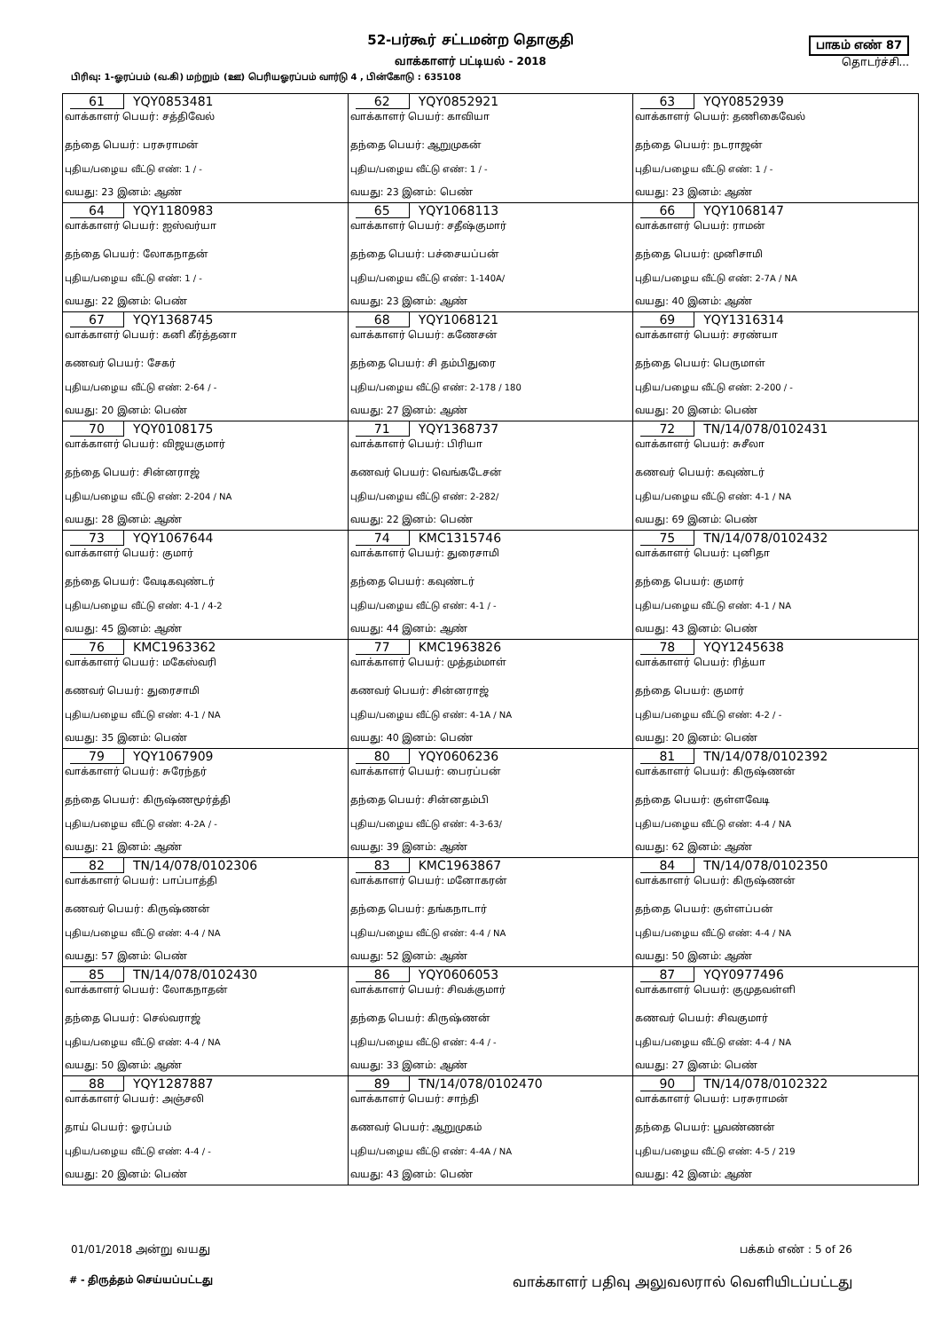52-பர்கூர் சட்டமன்ற தொகுதி
வாக்காளர் பட்டியல் - 2018
பாகம் எண் 87
தொடர்ச்சி...
பிரிவு: 1-ஓரப்பம் (வ.கி) மற்றும் (ஊ) பெரியஓரப்பம் வார்டு 4 , பின்கோடு : 635108
| 61 YQY0853481 வாக்காளர் பெயர்: சத்திவேல் தந்தை பெயர்: பரசுராமன் புதிய/பழைய வீட்டு எண்: 1 / - வயது: 23 இனம்: ஆண் | 62 YQY0852921 வாக்காளர் பெயர்: காவியா தந்தை பெயர்: ஆறுமுகன் புதிய/பழைய வீட்டு எண்: 1 / - வயது: 23 இனம்: பெண் | 63 YQY0852939 வாக்காளர் பெயர்: தணிகைவேல் தந்தை பெயர்: நடராஜன் புதிய/பழைய வீட்டு எண்: 1 / - வயது: 23 இனம்: ஆண் |
| 64 YQY1180983 வாக்காளர் பெயர்: ஐஸ்வர்யா தந்தை பெயர்: லோகநாதன் புதிய/பழைய வீட்டு எண்: 1 / - வயது: 22 இனம்: பெண் | 65 YQY1068113 வாக்காளர் பெயர்: சதீஷ்குமார் தந்தை பெயர்: பச்சையப்பன் புதிய/பழைய வீட்டு எண்: 1-140A/ வயது: 23 இனம்: ஆண் | 66 YQY1068147 வாக்காளர் பெயர்: ராமன் தந்தை பெயர்: முனிசாமி புதிய/பழைய வீட்டு எண்: 2-7A / NA வயது: 40 இனம்: ஆண் |
| 67 YQY1368745 வாக்காளர் பெயர்: கனி கீர்த்தனா கணவர் பெயர்: சேகர் புதிய/பழைய வீட்டு எண்: 2-64 / - வயது: 20 இனம்: பெண் | 68 YQY1068121 வாக்காளர் பெயர்: கணேசன் தந்தை பெயர்: சி தம்பிதுரை புதிய/பழைய வீட்டு எண்: 2-178 / 180 வயது: 27 இனம்: ஆண் | 69 YQY1316314 வாக்காளர் பெயர்: சரண்யா தந்தை பெயர்: பெருமாள் புதிய/பழைய வீட்டு எண்: 2-200 / - வயது: 20 இனம்: பெண் |
| 70 YQY0108175 வாக்காளர் பெயர்: விஜயகுமார் தந்தை பெயர்: சின்னராஜ் புதிய/பழைய வீட்டு எண்: 2-204 / NA வயது: 28 இனம்: ஆண் | 71 YQY1368737 வாக்காளர் பெயர்: பிரியா கணவர் பெயர்: வெங்கடேசன் புதிய/பழைய வீட்டு எண்: 2-282/ வயது: 22 இனம்: பெண் | 72 TN/14/078/0102431 வாக்காளர் பெயர்: சுசீலா கணவர் பெயர்: கவுண்டர் புதிய/பழைய வீட்டு எண்: 4-1 / NA வயது: 69 இனம்: பெண் |
| 73 YQY1067644 வாக்காளர் பெயர்: குமார் தந்தை பெயர்: வேடிகவுண்டர் புதிய/பழைய வீட்டு எண்: 4-1 / 4-2 வயது: 45 இனம்: ஆண் | 74 KMC1315746 வாக்காளர் பெயர்: துரைசாமி தந்தை பெயர்: கவுண்டர் புதிய/பழைய வீட்டு எண்: 4-1 / - வயது: 44 இனம்: ஆண் | 75 TN/14/078/0102432 வாக்காளர் பெயர்: புனிதா தந்தை பெயர்: குமார் புதிய/பழைய வீட்டு எண்: 4-1 / NA வயது: 43 இனம்: பெண் |
| 76 KMC1963362 வாக்காளர் பெயர்: மகேஸ்வரி கணவர் பெயர்: துரைசாமி புதிய/பழைய வீட்டு எண்: 4-1 / NA வயது: 35 இனம்: பெண் | 77 KMC1963826 வாக்காளர் பெயர்: முத்தம்மாள் கணவர் பெயர்: சின்னராஜ் புதிய/பழைய வீட்டு எண்: 4-1A / NA வயது: 40 இனம்: பெண் | 78 YQY1245638 வாக்காளர் பெயர்: ரித்யா தந்தை பெயர்: குமார் புதிய/பழைய வீட்டு எண்: 4-2 / - வயது: 20 இனம்: பெண் |
| 79 YQY1067909 வாக்காளர் பெயர்: சுரேந்தர் தந்தை பெயர்: கிருஷ்ணமூர்த்தி புதிய/பழைய வீட்டு எண்: 4-2A / - வயது: 21 இனம்: ஆண் | 80 YQY0606236 வாக்காளர் பெயர்: பைரப்பன் தந்தை பெயர்: சின்னதம்பி புதிய/பழைய வீட்டு எண்: 4-3-63/ வயது: 39 இனம்: ஆண் | 81 TN/14/078/0102392 வாக்காளர் பெயர்: கிருஷ்ணன் தந்தை பெயர்: குள்ளவேடி புதிய/பழைய வீட்டு எண்: 4-4 / NA வயது: 62 இனம்: ஆண் |
| 82 TN/14/078/0102306 வாக்காளர் பெயர்: பாப்பாத்தி கணவர் பெயர்: கிருஷ்ணன் புதிய/பழைய வீட்டு எண்: 4-4 / NA வயது: 57 இனம்: பெண் | 83 KMC1963867 வாக்காளர் பெயர்: மனோகரன் தந்தை பெயர்: தங்கநாடார் புதிய/பழைய வீட்டு எண்: 4-4 / NA வயது: 52 இனம்: ஆண் | 84 TN/14/078/0102350 வாக்காளர் பெயர்: கிருஷ்ணன் தந்தை பெயர்: குள்ளப்பன் புதிய/பழைய வீட்டு எண்: 4-4 / NA வயது: 50 இனம்: ஆண் |
| 85 TN/14/078/0102430 வாக்காளர் பெயர்: லோகநாதன் தந்தை பெயர்: செல்வராஜ் புதிய/பழைய வீட்டு எண்: 4-4 / NA வயது: 50 இனம்: ஆண் | 86 YQY0606053 வாக்காளர் பெயர்: சிவக்குமார் தந்தை பெயர்: கிருஷ்ணன் புதிய/பழைய வீட்டு எண்: 4-4 / - வயது: 33 இனம்: ஆண் | 87 YQY0977496 வாக்காளர் பெயர்: குமுதவள்ளி கணவர் பெயர்: சிவகுமார் புதிய/பழைய வீட்டு எண்: 4-4 / NA வயது: 27 இனம்: பெண் |
| 88 YQY1287887 வாக்காளர் பெயர்: அஞ்சலி தாய் பெயர்: ஓரப்பம் புதிய/பழைய வீட்டு எண்: 4-4 / - வயது: 20 இனம்: பெண் | 89 TN/14/078/0102470 வாக்காளர் பெயர்: சாந்தி கணவர் பெயர்: ஆறுமுகம் புதிய/பழைய வீட்டு எண்: 4-4A / NA வயது: 43 இனம்: பெண் | 90 TN/14/078/0102322 வாக்காளர் பெயர்: பரசுராமன் தந்தை பெயர்: பூவண்ணன் புதிய/பழைய வீட்டு எண்: 4-5 / 219 வயது: 42 இனம்: ஆண் |
01/01/2018 அன்று வயது பக்கம் எண் : 5 of 26
# - திருத்தம் செய்யப்பட்டது
வாக்காளர் பதிவு அலுவலரால் வெளியிடப்பட்டது